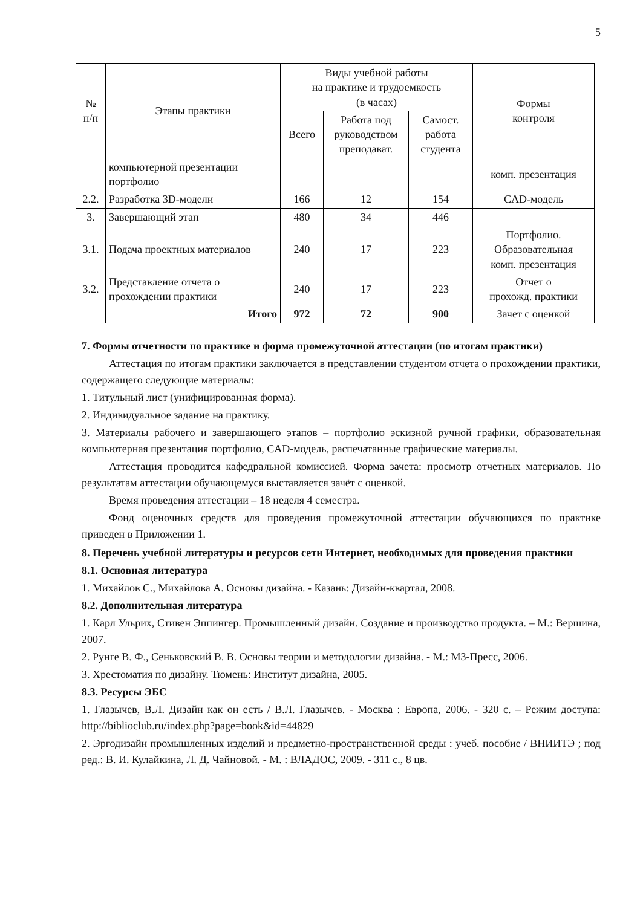5
| № п/п | Этапы практики | Виды учебной работы на практике и трудоемкость (в часах) | | | Формы контроля |
| --- | --- | --- | --- | --- | --- |
| | | Всего | Работа под руководством преподават. | Самост. работа студента | |
| | компьютерной презентации портфолио | | | | комп. презентация |
| 2.2. | Разработка 3D-модели | 166 | 12 | 154 | CAD-модель |
| 3. | Завершающий этап | 480 | 34 | 446 | |
| 3.1. | Подача проектных материалов | 240 | 17 | 223 | Портфолио. Образовательная комп. презентация |
| 3.2. | Представление отчета о прохождении практики | 240 | 17 | 223 | Отчет о прохожд. практики |
| | Итого | 972 | 72 | 900 | Зачет с оценкой |
7. Формы отчетности по практике и форма промежуточной аттестации (по итогам практики)
Аттестация по итогам практики заключается в представлении студентом отчета о прохождении практики, содержащего следующие материалы:
1. Титульный лист (унифицированная форма).
2. Индивидуальное задание на практику.
3. Материалы рабочего и завершающего этапов – портфолио эскизной ручной графики, образовательная компьютерная презентация портфолио, CAD-модель, распечатанные графические материалы.
Аттестация проводится кафедральной комиссией. Форма зачета: просмотр отчетных материалов. По результатам аттестации обучающемуся выставляется зачёт с оценкой.
Время проведения аттестации – 18 неделя 4 семестра.
Фонд оценочных средств для проведения промежуточной аттестации обучающихся по практике приведен в Приложении 1.
8. Перечень учебной литературы и ресурсов сети Интернет, необходимых для проведения практики
8.1. Основная литература
1. Михайлов С., Михайлова А. Основы дизайна. - Казань: Дизайн-квартал, 2008.
8.2. Дополнительная литература
1. Карл Ульрих, Стивен Эппингер. Промышленный дизайн. Создание и производство продукта. – М.: Вершина, 2007.
2. Рунге В. Ф., Сеньковский В. В. Основы теории и методологии дизайна. - М.: М3-Пресс, 2006.
3. Хрестоматия по дизайну. Тюмень: Институт дизайна, 2005.
8.3. Ресурсы ЭБС
1. Глазычев, В.Л. Дизайн как он есть / В.Л. Глазычев. - Москва : Европа, 2006. - 320 с. – Режим доступа: http://biblioclub.ru/index.php?page=book&id=44829
2. Эргодизайн промышленных изделий и предметно-пространственной среды : учеб. пособие / ВНИИТЭ ; под ред.: В. И. Кулайкина, Л. Д. Чайновой. - М. : ВЛАДОС, 2009. - 311 с., 8 цв.